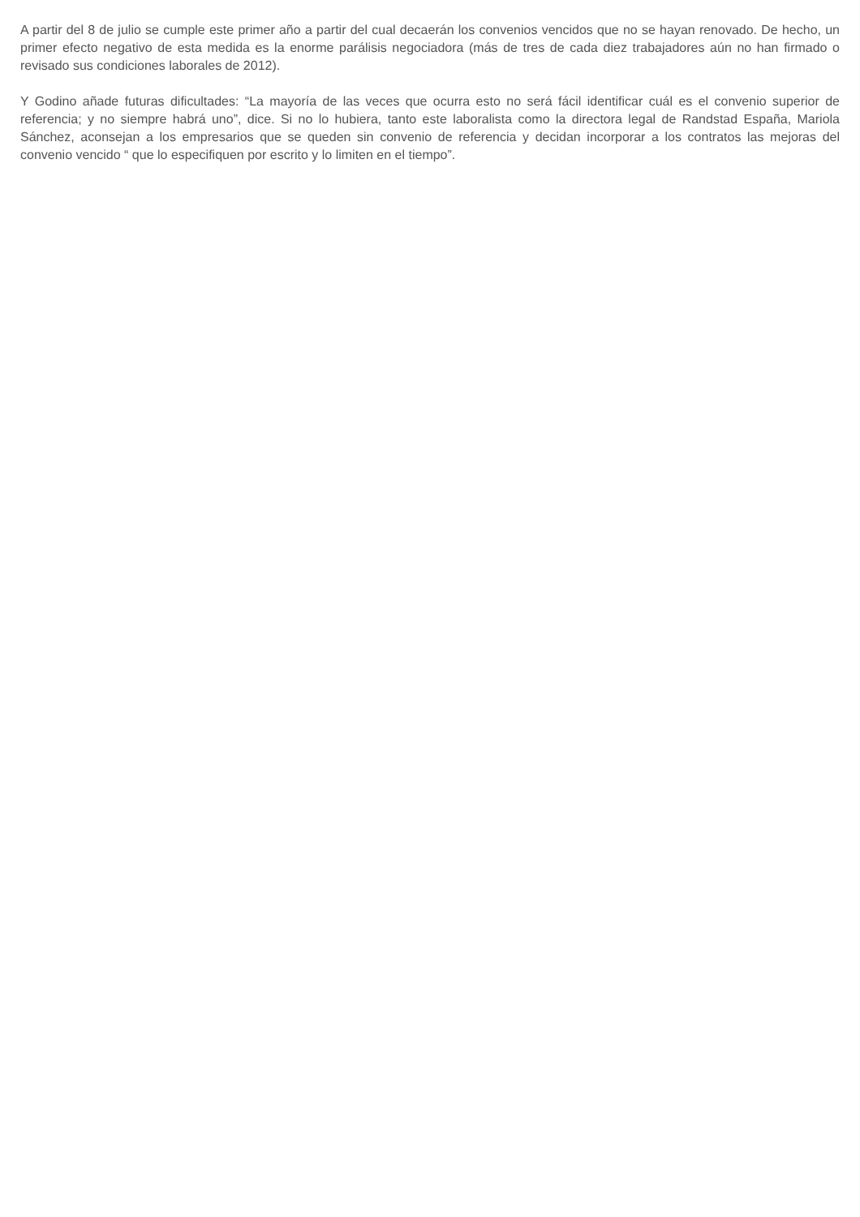A partir del 8 de julio se cumple este primer año a partir del cual decaerán los convenios vencidos que no se hayan renovado. De hecho, un primer efecto negativo de esta medida es la enorme parálisis negociadora (más de tres de cada diez trabajadores aún no han firmado o revisado sus condiciones laborales de 2012).
Y Godino añade futuras dificultades: “La mayoría de las veces que ocurra esto no será fácil identificar cuál es el convenio superior de referencia; y no siempre habrá uno”, dice. Si no lo hubiera, tanto este laboralista como la directora legal de Randstad España, Mariola Sánchez, aconsejan a los empresarios que se queden sin convenio de referencia y decidan incorporar a los contratos las mejoras del convenio vencido “ que lo especifiquen por escrito y lo limiten en el tiempo”.